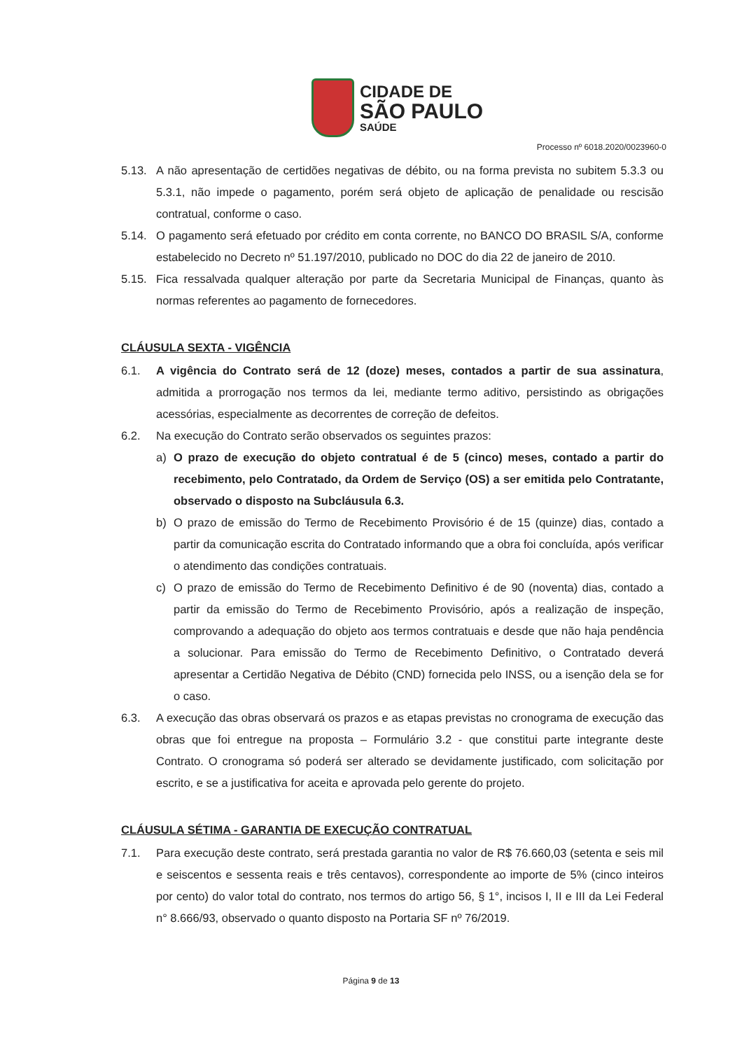CIDADE DE
SÃO PAULO
SAÚDE
Processo nº 6018.2020/0023960-0
5.13. A não apresentação de certidões negativas de débito, ou na forma prevista no subitem 5.3.3 ou 5.3.1, não impede o pagamento, porém será objeto de aplicação de penalidade ou rescisão contratual, conforme o caso.
5.14. O pagamento será efetuado por crédito em conta corrente, no BANCO DO BRASIL S/A, conforme estabelecido no Decreto nº 51.197/2010, publicado no DOC do dia 22 de janeiro de 2010.
5.15. Fica ressalvada qualquer alteração por parte da Secretaria Municipal de Finanças, quanto às normas referentes ao pagamento de fornecedores.
CLÁUSULA SEXTA - VIGÊNCIA
6.1. A vigência do Contrato será de 12 (doze) meses, contados a partir de sua assinatura, admitida a prorrogação nos termos da lei, mediante termo aditivo, persistindo as obrigações acessórias, especialmente as decorrentes de correção de defeitos.
6.2. Na execução do Contrato serão observados os seguintes prazos:
a) O prazo de execução do objeto contratual é de 5 (cinco) meses, contado a partir do recebimento, pelo Contratado, da Ordem de Serviço (OS) a ser emitida pelo Contratante, observado o disposto na Subcláusula 6.3.
b) O prazo de emissão do Termo de Recebimento Provisório é de 15 (quinze) dias, contado a partir da comunicação escrita do Contratado informando que a obra foi concluída, após verificar o atendimento das condições contratuais.
c) O prazo de emissão do Termo de Recebimento Definitivo é de 90 (noventa) dias, contado a partir da emissão do Termo de Recebimento Provisório, após a realização de inspeção, comprovando a adequação do objeto aos termos contratuais e desde que não haja pendência a solucionar. Para emissão do Termo de Recebimento Definitivo, o Contratado deverá apresentar a Certidão Negativa de Débito (CND) fornecida pelo INSS, ou a isenção dela se for o caso.
6.3. A execução das obras observará os prazos e as etapas previstas no cronograma de execução das obras que foi entregue na proposta – Formulário 3.2 - que constitui parte integrante deste Contrato. O cronograma só poderá ser alterado se devidamente justificado, com solicitação por escrito, e se a justificativa for aceita e aprovada pelo gerente do projeto.
CLÁUSULA SÉTIMA - GARANTIA DE EXECUÇÃO CONTRATUAL
7.1. Para execução deste contrato, será prestada garantia no valor de R$ 76.660,03 (setenta e seis mil e seiscentos e sessenta reais e três centavos), correspondente ao importe de 5% (cinco inteiros por cento) do valor total do contrato, nos termos do artigo 56, § 1°, incisos I, II e III da Lei Federal n° 8.666/93, observado o quanto disposto na Portaria SF nº 76/2019.
Página 9 de 13